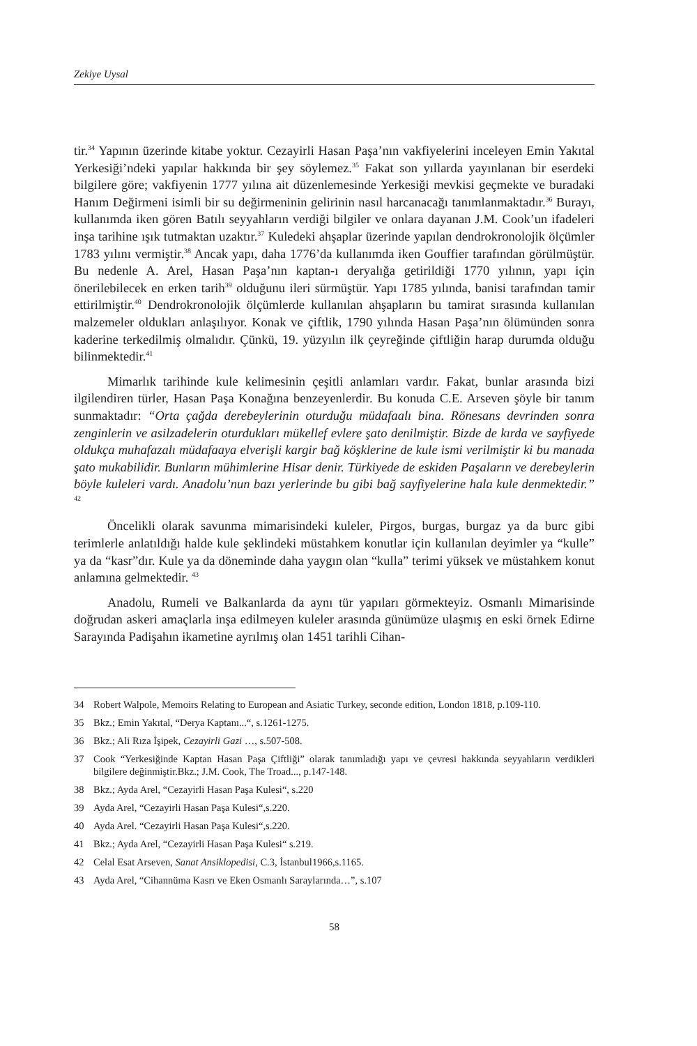Zekiye Uysal
tir.<sup>34</sup> Yapının üzerinde kitabe yoktur. Cezayirli Hasan Paşa’nın vakfiyelerini inceleyen Emin Yakıtal Yerkesiği’ndeki yapılar hakkında bir şey söylemez.<sup>35</sup> Fakat son yıllarda yayınlanan bir eserdeki bilgilere göre; vakfiyenin 1777 yılına ait düzenlemesinde Yerkesiği mevkisi geçmekte ve buradaki Hanım Değirmeni isimli bir su değirmeninin gelirinin nasıl harcanacağı tanımlanmaktadır.<sup>36</sup> Burayı, kullanımda iken gören Batılı seyyahların verdiği bilgiler ve onlara dayanan J.M. Cook’un ifadeleri inşa tarihine ışık tutmaktan uzaktır.<sup>37</sup> Kuledeki ahşaplar üzerinde yapılan dendrokronolojik ölçümler 1783 yılını vermiştir.<sup>38</sup> Ancak yapı, daha 1776’da kullanımda iken Gouffier tarafından görülmüştür. Bu nedenle A. Arel, Hasan Paşa’nın kaptan-ı deryalığa getirildiği 1770 yılının, yapı için önerilebilecek en erken tarih<sup>39</sup> olduğunu ileri sürmüştür. Yapı 1785 yılında, banisi tarafından tamir ettirilmiştir.<sup>40</sup> Dendrokronolojik ölçümlerde kullanılan ahşapların bu tamirat sırasında kullanılan malzemeler oldukları anlaşılıyor. Konak ve çiftlik, 1790 yılında Hasan Paşa’nın ölümünden sonra kaderine terkedilmiş olmalıdır. Çünkü, 19. yüzyılın ilk çeyreğinde çiftliğin harap durumda olduğu bilinmektedir.<sup>41</sup>
Mimarlık tarihinde kule kelimesinin çeşitli anlamları vardır. Fakat, bunlar arasında bizi ilgilendiren türler, Hasan Paşa Konağına benzeyenlerdir. Bu konuda C.E. Arseven şöyle bir tanım sunmaktadır: “Orta çağda derebeylerinin oturduğu müdafaalı bina. Rönesans devrinden sonra zenginlerin ve asilzadelerin oturdukları mükellef evlere şato denilmiştir. Bizde de kırda ve sayfiyede oldukça muhafazalı müdafaaya elverişli kargir bağ köşklerine de kule ismi verilmiştir ki bu manada şato mukabilidir. Bunların mühimlerine Hisar denir. Türkiyede de eskiden Paşaların ve derebeylerin böyle kuleleri vardı. Anadolu’nun bazı yerlerinde bu gibi bağ sayfiyelerine hala kule denmektedir.” <sup>42</sup>
Öncelikli olarak savunma mimarisindeki kuleler, Pirgos, burgas, burgaz ya da burc gibi terimlerle anlatıldığı halde kule şeklindeki müstahkem konutlar için kullanılan deyimler ya “kulle” ya da “kasr”dır. Kule ya da döneminde daha yaygın olan “kulla” terimi yüksek ve müstahkem konut anlamına gelmektedir. <sup>43</sup>
Anadolu, Rumeli ve Balkanlarda da aynı tür yapıları görmekteyiz. Osmanlı Mimarisinde doğrudan askeri amaçlarla inşa edilmeyen kuleler arasında günümüze ulaşmış en eski örnek Edirne Sarayında Padişahın ikametine ayrılmış olan 1451 tarihli Cihan-
34 Robert Walpole, Memoirs Relating to European and Asiatic Turkey, seconde edition, London 1818, p.109-110.
35 Bkz.; Emin Yakıtal, “Derya Kaptanı...“, s.1261-1275.
36 Bkz.; Ali Rıza İşipek, Cezayirli Gazi …, s.507-508.
37 Cook “Yerkesiğinde Kaptan Hasan Paşa Çiftliği” olarak tanımladığı yapı ve çevresi hakkında seyyahların verdikleri bilgilere değinmiştir.Bkz.; J.M. Cook, The Troad..., p.147-148.
38 Bkz.; Ayda Arel, “Cezayirli Hasan Paşa Kulesi“, s.220
39 Ayda Arel, “Cezayirli Hasan Paşa Kulesi“,s.220.
40 Ayda Arel. “Cezayirli Hasan Paşa Kulesi“,s.220.
41 Bkz.; Ayda Arel, “Cezayirli Hasan Paşa Kulesi“ s.219.
42 Celal Esat Arseven, Sanat Ansiklopedisi, C.3, İstanbul1966,s.1165.
43 Ayda Arel, “Cihannüma Kasrı ve Eken Osmanlı Saraylarında…”, s.107
58